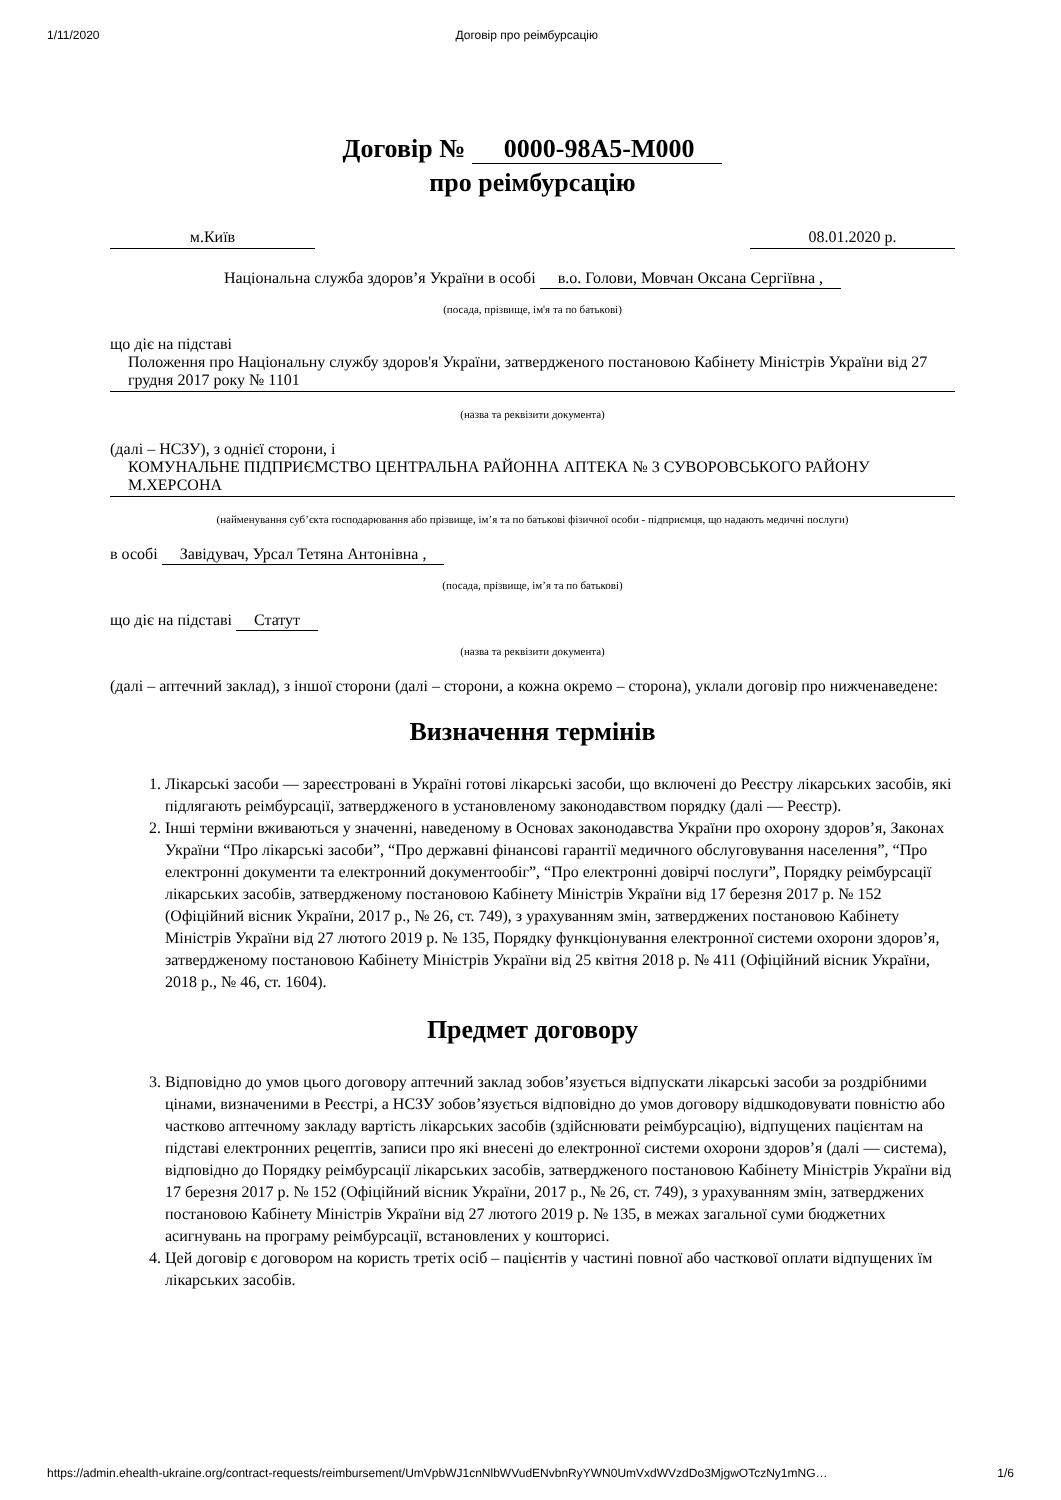1/11/2020 Договір про реімбурсацію
Договір № 0000-98A5-M000
про реімбурсацію
м.Київ 08.01.2020 р.
Національна служба здоров’я України в особі в.о. Голови, Мовчан Оксана Сергіївна ,
(посада, прізвище, ім'я та по батькові)
що діє на підставі
Положення про Національну службу здоров'я України, затвердженого постановою Кабінету Міністрів України від 27 грудня 2017 року № 1101
(назва та реквізити документа)
(далі – НСЗУ), з однієї сторони, і
КОМУНАЛЬНЕ ПІДПРИЄМСТВО ЦЕНТРАЛЬНА РАЙОННА АПТЕКА № 3 СУВОРОВСЬКОГО РАЙОНУ М.ХЕРСОНА
(найменування суб’єкта господарювання або прізвище, ім’я та по батькові фізичної особи - підприємця, що надають медичні послуги)
в особі Завідувач, Урсал Тетяна Антонівна ,
(посада, прізвище, ім’я та по батькові)
що діє на підставі Статут
(назва та реквізити документа)
(далі – аптечний заклад), з іншої сторони (далі – сторони, а кожна окремо – сторона), уклали договір про нижченаведене:
Визначення термінів
1. Лікарські засоби — зареєстровані в Україні готові лікарські засоби, що включені до Реєстру лікарських засобів, які підлягають реімбурсації, затвердженого в установленому законодавством порядку (далі — Реєстр).
2. Інші терміни вживаються у значенні, наведеному в Основах законодавства України про охорону здоров’я, Законах України “Про лікарські засоби”, “Про державні фінансові гарантії медичного обслуговування населення”, “Про електронні документи та електронний документообіг”, “Про електронні довірчі послуги”, Порядку реімбурсації лікарських засобів, затвердженому постановою Кабінету Міністрів України від 17 березня 2017 р. № 152 (Офіційний вісник України, 2017 р., № 26, ст. 749), з урахуванням змін, затверджених постановою Кабінету Міністрів України від 27 лютого 2019 р. № 135, Порядку функціонування електронної системи охорони здоров’я, затвердженому постановою Кабінету Міністрів України від 25 квітня 2018 р. № 411 (Офіційний вісник України, 2018 р., № 46, ст. 1604).
Предмет договору
3. Відповідно до умов цього договору аптечний заклад зобов’язується відпускати лікарські засоби за роздрібними цінами, визначеними в Реєстрі, а НСЗУ зобов’язується відповідно до умов договору відшкодовувати повністю або частково аптечному закладу вартість лікарських засобів (здійснювати реімбурсацію), відпущених пацієнтам на підставі електронних рецептів, записи про які внесені до електронної системи охорони здоров’я (далі — система), відповідно до Порядку реімбурсації лікарських засобів, затвердженого постановою Кабінету Міністрів України від 17 березня 2017 р. № 152 (Офіційний вісник України, 2017 р., № 26, ст. 749), з урахуванням змін, затверджених постановою Кабінету Міністрів України від 27 лютого 2019 р. № 135, в межах загальної суми бюджетних асигнувань на програму реімбурсації, встановлених у кошторисі.
4. Цей договір є договором на користь третіх осіб – пацієнтів у частині повної або часткової оплати відпущених їм лікарських засобів.
https://admin.ehealth-ukraine.org/contract-requests/reimbursement/UmVpbWJ1cnNlbWVudENvbnRyYWN0UmVxdWVzdDo3MjgwOTczNy1mNG… 1/6